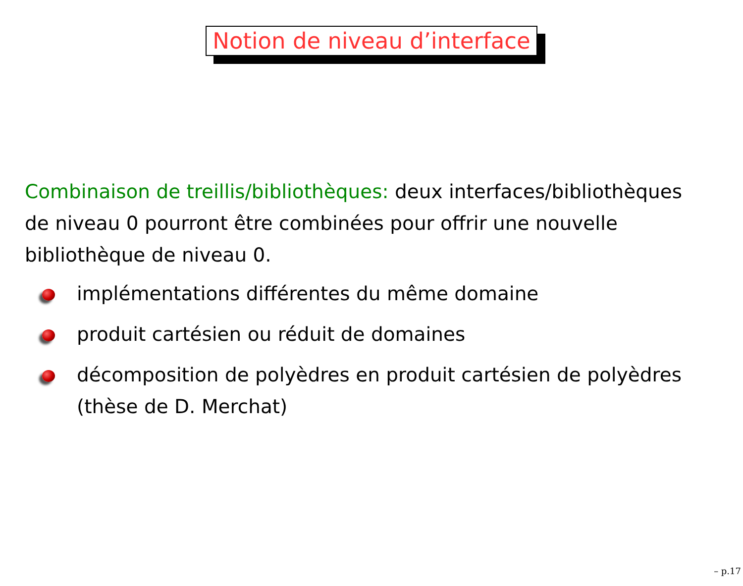Notion de niveau d’interface
Combinaison de treillis/bibliothèques: deux interfaces/bibliothèques de niveau 0 pourront être combinées pour offrir une nouvelle bibliothèque de niveau 0.
implémentations différentes du même domaine
produit cartésien ou réduit de domaines
décomposition de polyèdres en produit cartésien de polyèdres (thèse de D. Merchat)
– p.17